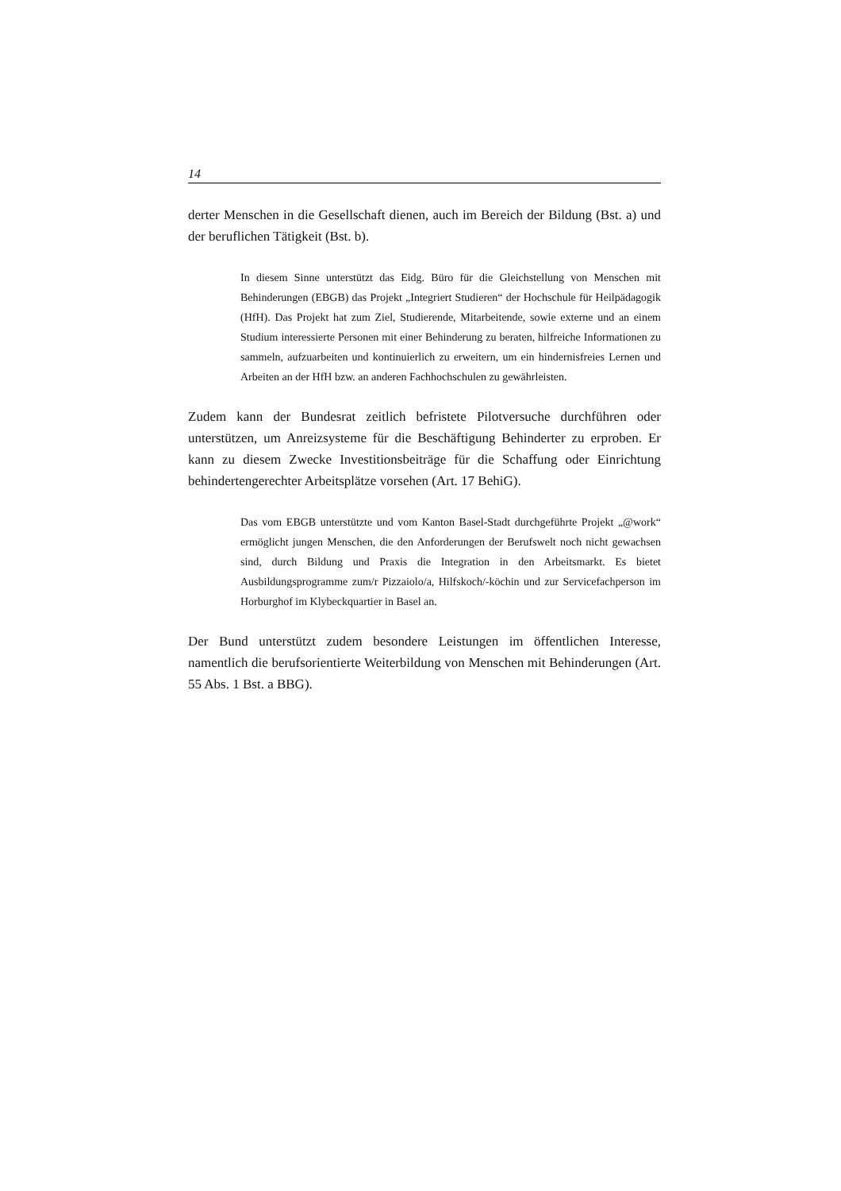14
derter Menschen in die Gesellschaft dienen, auch im Bereich der Bildung (Bst. a) und der beruflichen Tätigkeit (Bst. b).
In diesem Sinne unterstützt das Eidg. Büro für die Gleichstellung von Menschen mit Behinderungen (EBGB) das Projekt „Integriert Studieren“ der Hochschule für Heilpädagogik (HfH). Das Projekt hat zum Ziel, Studierende, Mitarbeitende, sowie externe und an einem Studium interessierte Personen mit einer Behinderung zu beraten, hilfreiche Informationen zu sammeln, aufzuarbeiten und kontinuierlich zu erweitern, um ein hindernisfreies Lernen und Arbeiten an der HfH bzw. an anderen Fachhochschulen zu gewährleisten.
Zudem kann der Bundesrat zeitlich befristete Pilotversuche durchführen oder unterstützen, um Anreizsysteme für die Beschäftigung Behinderter zu erproben. Er kann zu diesem Zwecke Investitionsbeiträge für die Schaffung oder Einrichtung behindertengerechter Arbeitsplätze vorsehen (Art. 17 BehiG).
Das vom EBGB unterstützte und vom Kanton Basel-Stadt durchgeführte Projekt „@work“ ermöglicht jungen Menschen, die den Anforderungen der Berufswelt noch nicht gewachsen sind, durch Bildung und Praxis die Integration in den Arbeitsmarkt. Es bietet Ausbildungsprogramme zum/r Pizzaiolo/a, Hilfskoch/-köchin und zur Servicefachperson im Horburghof im Klybeckquartier in Basel an.
Der Bund unterstützt zudem besondere Leistungen im öffentlichen Interesse, namentlich die berufsorientierte Weiterbildung von Menschen mit Behinderungen (Art. 55 Abs. 1 Bst. a BBG).